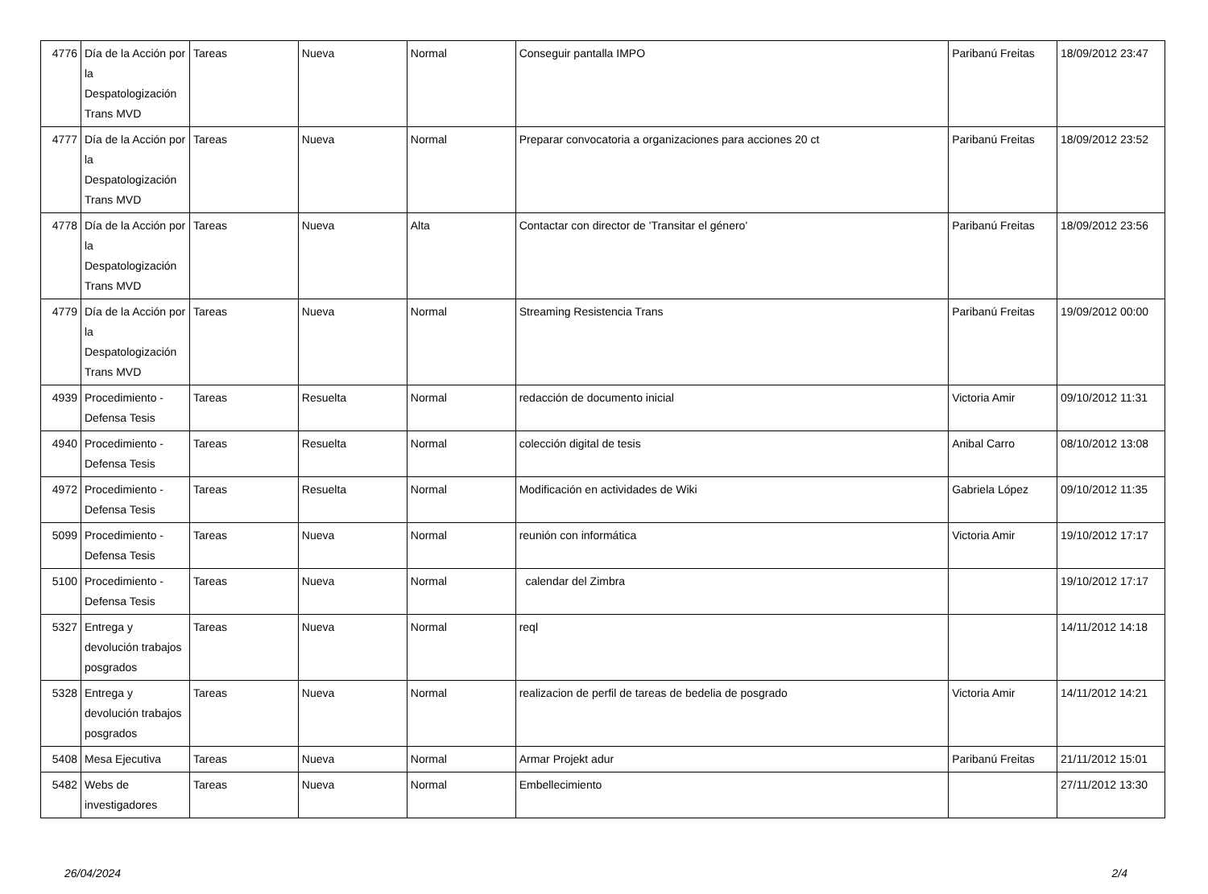| 4776 | Día de la Acción por la Despatologización Trans MVD | Tareas | Nueva | Normal | Conseguir pantalla IMPO | Paribanú Freitas | 18/09/2012 23:47 |
| 4777 | Día de la Acción por la Despatologización Trans MVD | Tareas | Nueva | Normal | Preparar convocatoria a organizaciones para acciones 20 ct | Paribanú Freitas | 18/09/2012 23:52 |
| 4778 | Día de la Acción por la Despatologización Trans MVD | Tareas | Nueva | Alta | Contactar con director de 'Transitar el género' | Paribanú Freitas | 18/09/2012 23:56 |
| 4779 | Día de la Acción por la Despatologización Trans MVD | Tareas | Nueva | Normal | Streaming Resistencia Trans | Paribanú Freitas | 19/09/2012 00:00 |
| 4939 | Procedimiento - Defensa Tesis | Tareas | Resuelta | Normal | redacción de documento inicial | Victoria Amir | 09/10/2012 11:31 |
| 4940 | Procedimiento - Defensa Tesis | Tareas | Resuelta | Normal | colección digital de tesis | Anibal Carro | 08/10/2012 13:08 |
| 4972 | Procedimiento - Defensa Tesis | Tareas | Resuelta | Normal | Modificación en actividades de Wiki | Gabriela López | 09/10/2012 11:35 |
| 5099 | Procedimiento - Defensa Tesis | Tareas | Nueva | Normal | reunión con informática | Victoria Amir | 19/10/2012 17:17 |
| 5100 | Procedimiento - Defensa Tesis | Tareas | Nueva | Normal | calendar del Zimbra | | 19/10/2012 17:17 |
| 5327 | Entrega y devolución trabajos posgrados | Tareas | Nueva | Normal | reql | | 14/11/2012 14:18 |
| 5328 | Entrega y devolución trabajos posgrados | Tareas | Nueva | Normal | realizacion de perfil de tareas de bedelia de posgrado | Victoria Amir | 14/11/2012 14:21 |
| 5408 | Mesa Ejecutiva | Tareas | Nueva | Normal | Armar Projekt adur | Paribanú Freitas | 21/11/2012 15:01 |
| 5482 | Webs de investigadores | Tareas | Nueva | Normal | Embellecimiento | | 27/11/2012 13:30 |
26/04/2024 2/4